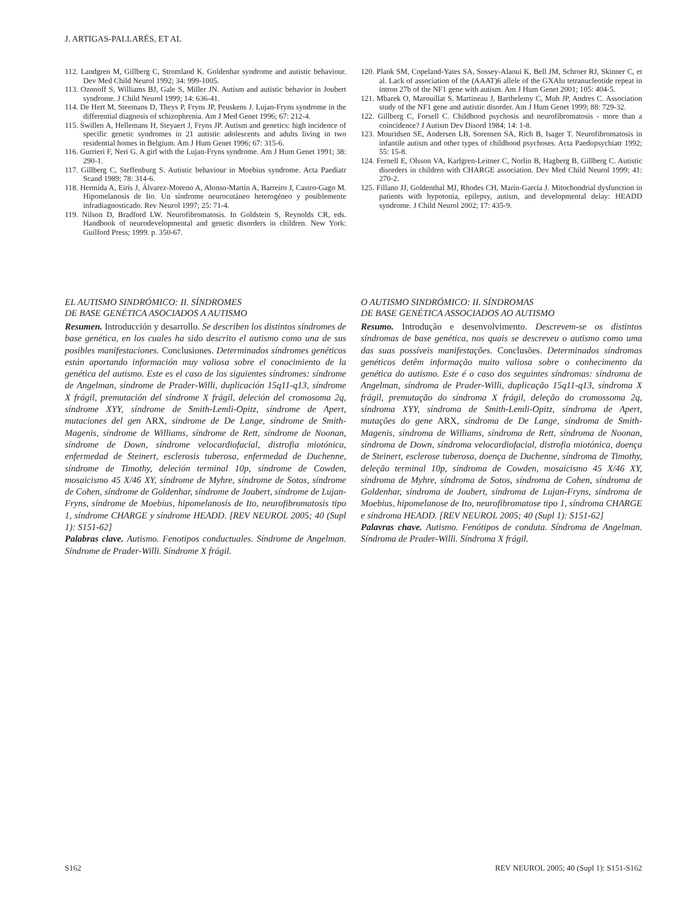J. ARTIGAS-PALLARÉS, ET AL
112. Landgren M, Gillberg C, Stromland K. Goldenhar syndrome and autistic behaviour. Dev Med Child Neurol 1992; 34: 999-1005.
113. Ozonoff S, Williams BJ, Gale S, Miller JN. Autism and autistic behavior in Joubert syndrome. J Child Neurol 1999; 14: 636-41.
114. De Hert M, Steemans D, Theys P, Fryns JP, Peuskens J. Lujan-Fryns syndrome in the differential diagnosis of schizophrenia. Am J Med Genet 1996; 67: 212-4.
115. Swillen A, Hellemans H, Steyaert J, Fryns JP. Autism and genetics: high incidence of specific genetic syndromes in 21 autistic adolescents and adults living in two residential homes in Belgium. Am J Hum Genet 1996; 67: 315-6.
116. Gurrieri F, Neri G. A girl with the Lujan-Fryns syndrome. Am J Hum Genet 1991; 38: 290-1.
117. Gillberg C, Steffenburg S. Autistic behaviour in Moebius syndrome. Acta Paediatr Scand 1989; 78: 314-6.
118. Hermida A, Eirís J, Álvarez-Moreno A, Alonso-Martín A, Barreiro J, Castro-Gago M. Hipomelanosis de Ito. Un síndrome neurocutáneo heterogéneo y posiblemente infradiagnosticado. Rev Neurol 1997; 25: 71-4.
119. Nilson D, Bradford LW. Neurofibromatosis. In Goldstein S, Reynolds CR, eds. Handbook of neurodevelopmental and genetic disorders in children. New York: Guilford Press; 1999. p. 350-67.
120. Plank SM, Copeland-Yates SA, Sossey-Alaoui K, Bell JM, Schroer RJ, Skinner C, et al. Lack of association of the (AAAT)6 allele of the GXAlu tetranucleotide repeat in intron 27b of the NF1 gene with autism. Am J Hum Genet 2001; 105: 404-5.
121. Mbarek O, Marouillat S, Martineau J, Barthelemy C, Muh JP, Andres C. Association study of the NF1 gene and autistic disorder. Am J Hum Genet 1999; 88: 729-32.
122. Gillberg C, Forsell C. Childhood psychosis and neurofibromatosis - more than a coincidence? J Autism Dev Disord 1984; 14: 1-8.
123. Mouridsen SE, Andersen LB, Sorensen SA, Rich B, Isager T. Neurofibromatosis in infantile autism and other types of childhood psychoses. Acta Paedopsychiatr 1992; 55: 15-8.
124. Fernell E, Olsson VA, Karlgren-Leitner C, Norlin B, Hagberg B, Gillberg C. Autistic disorders in children with CHARGE association. Dev Med Child Neurol 1999; 41: 270-2.
125. Fillano JJ, Goldenthal MJ, Rhodes CH, Marín-García J. Mitochondrial dysfunction in patients with hypotonia, epilepsy, autism, and developmental delay: HEADD syndrome. J Child Neurol 2002; 17: 435-9.
EL AUTISMO SINDRÓMICO: II. SÍNDROMES
DE BASE GENÉTICA ASOCIADOS A AUTISMO
Resumen. Introducción y desarrollo. Se describen los distintos síndromes de base genética, en los cuales ha sido descrito el autismo como una de sus posibles manifestaciones. Conclusiones. Determinados síndromes genéticos están aportando información muy valiosa sobre el conocimiento de la genética del autismo. Este es el caso de los siguientes síndromes: síndrome de Angelman, síndrome de Prader-Willi, duplicación 15q11-q13, síndrome X frágil, premutación del síndrome X frágil, deleción del cromosoma 2q, síndrome XYY, síndrome de Smith-Lemli-Opitz, síndrome de Apert, mutaciones del gen ARX, síndrome de De Lange, síndrome de Smith-Magenis, síndrome de Williams, síndrome de Rett, síndrome de Noonan, síndrome de Down, síndrome velocardiofacial, distrofia miotónica, enfermedad de Steinert, esclerosis tuberosa, enfermedad de Duchenne, síndrome de Timothy, deleción terminal 10p, síndrome de Cowden, mosaicismo 45 X/46 XY, síndrome de Myhre, síndrome de Sotos, síndrome de Cohen, síndrome de Goldenhar, síndrome de Joubert, síndrome de Lujan-Fryns, síndrome de Moebius, hipomelanosis de Ito, neurofibromatosis tipo 1, síndrome CHARGE y síndrome HEADD. [REV NEUROL 2005; 40 (Supl 1): S151-62]
Palabras clave. Autismo. Fenotipos conductuales. Síndrome de Angelman. Síndrome de Prader-Willi. Síndrome X frágil.
O AUTISMO SINDRÓMICO: II. SÍNDROMAS
DE BASE GENÉTICA ASSOCIADOS AO AUTISMO
Resumo. Introdução e desenvolvimento. Descrevem-se os distintos síndromas de base genética, nos quais se descreveu o autismo como uma das suas possíveis manifestações. Conclusões. Determinados síndromas genéticos detêm informação muito valiosa sobre o conhecimento da genética do autismo. Este é o caso dos seguintes síndromas: síndroma de Angelman, síndroma de Prader-Willi, duplicação 15q11-q13, síndroma X frágil, premutação do síndroma X frágil, deleção do cromossoma 2q, síndroma XYY, síndroma de Smith-Lemli-Opitz, síndroma de Apert, mutações do gene ARX, síndroma de De Lange, síndroma de Smith-Magenis, síndroma de Williams, síndroma de Rett, síndroma de Noonan, síndroma de Down, síndroma velocardiofacial, distrofia miotónica, doença de Steinert, esclerose tuberosa, doença de Duchenne, síndroma de Timothy, deleção terminal 10p, síndroma de Cowden, mosaicismo 45 X/46 XY, síndroma de Myhre, síndroma de Sotos, síndroma de Cohen, síndroma de Goldenhar, síndroma de Joubert, síndroma de Lujan-Fryns, síndroma de Moebius, hipomelanose de Ito, neurofibromatose tipo 1, síndroma CHARGE e síndroma HEADD. [REV NEUROL 2005; 40 (Supl 1): S151-62]
Palavras chave. Autismo. Fenótipos de conduta. Síndroma de Angelman. Síndroma de Prader-Willi. Síndroma X frágil.
S162 REV NEUROL 2005; 40 (Supl 1): S151-S162